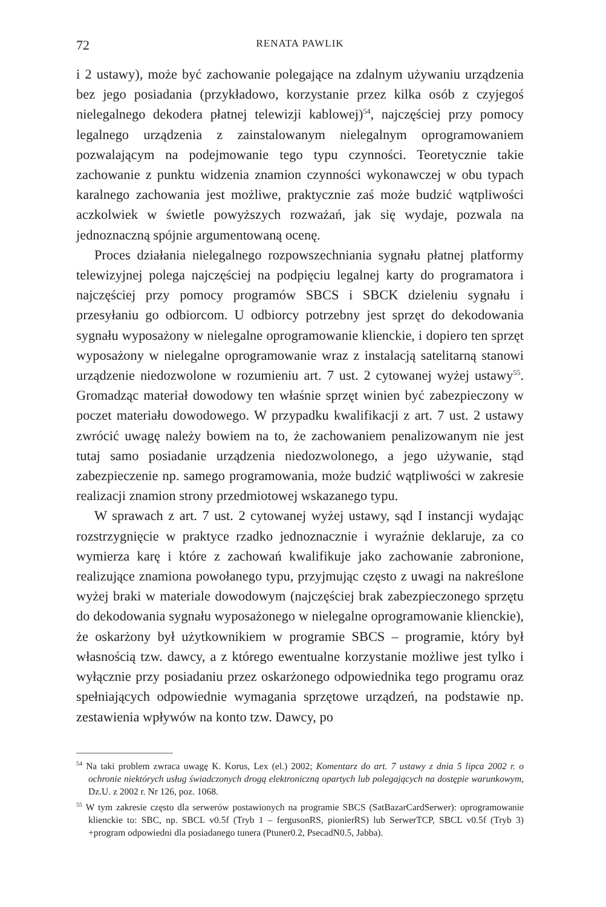72 RENATA PAWLIK
i 2 ustawy), może być zachowanie polegające na zdalnym używaniu urządzenia bez jego posiadania (przykładowo, korzystanie przez kilka osób z czyjegoś nielegalnego dekodera płatnej telewizji kablowej)<sup>54</sup>, najczęściej przy pomocy legalnego urządzenia z zainstalowanym nielegalnym oprogramowaniem pozwalającym na podejmowanie tego typu czynności. Teoretycznie takie zachowanie z punktu widzenia znamion czynności wykonawczej w obu typach karalnego zachowania jest możliwe, praktycznie zaś może budzić wątpliwości aczkolwiek w świetle powyższych rozważań, jak się wydaje, pozwala na jednoznaczną spójnie argumentowaną ocenę.
Proces działania nielegalnego rozpowszechniania sygnału płatnej platformy telewizyjnej polega najczęściej na podpięciu legalnej karty do programatora i najczęściej przy pomocy programów SBCS i SBCK dzieleniu sygnału i przesyłaniu go odbiorcom. U odbiorcy potrzebny jest sprzęt do dekodowania sygnału wyposażony w nielegalne oprogramowanie klienckie, i dopiero ten sprzęt wyposażony w nielegalne oprogramowanie wraz z instalacją satelitarną stanowi urządzenie niedozwolone w rozumieniu art. 7 ust. 2 cytowanej wyżej ustawy<sup>55</sup>. Gromadząc materiał dowodowy ten właśnie sprzęt winien być zabezpieczony w poczet materiału dowodowego. W przypadku kwalifikacji z art. 7 ust. 2 ustawy zwrócić uwagę należy bowiem na to, że zachowaniem penalizowanym nie jest tutaj samo posiadanie urządzenia niedozwolonego, a jego używanie, stąd zabezpieczenie np. samego programowania, może budzić wątpliwości w zakresie realizacji znamion strony przedmiotowej wskazanego typu.
W sprawach z art. 7 ust. 2 cytowanej wyżej ustawy, sąd I instancji wydając rozstrzygnięcie w praktyce rzadko jednoznacznie i wyraźnie deklaruje, za co wymierza karę i które z zachowań kwalifikuje jako zachowanie zabronione, realizujące znamiona powołanego typu, przyjmując często z uwagi na nakreślone wyżej braki w materiale dowodowym (najczęściej brak zabezpieczonego sprzętu do dekodowania sygnału wyposażonego w nielegalne oprogramowanie klienckie), że oskarżony był użytkownikiem w programie SBCS – programie, który był własnością tzw. dawcy, a z którego ewentualne korzystanie możliwe jest tylko i wyłącznie przy posiadaniu przez oskarżonego odpowiednika tego programu oraz spełniających odpowiednie wymagania sprzętowe urządzeń, na podstawie np. zestawienia wpływów na konto tzw. Dawcy, po
<sup>54</sup> Na taki problem zwraca uwagę K. Korus, Lex (el.) 2002; Komentarz do art. 7 ustawy z dnia 5 lipca 2002 r. o ochronie niektórych usług świadczonych drogą elektroniczną opartych lub polegających na dostępie warunkowym, Dz.U. z 2002 r. Nr 126, poz. 1068.
<sup>55</sup> W tym zakresie często dla serwerów postawionych na programie SBCS (SatBazarCardSerwer): oprogramowanie klienckie to: SBC, np. SBCL v0.5f (Tryb 1 – fergusonRS, pionierRS) lub SerwerTCP, SBCL v0.5f (Tryb 3) +program odpowiedni dla posiadanego tunera (Ptuner0.2, PsecadN0.5, Jabba).